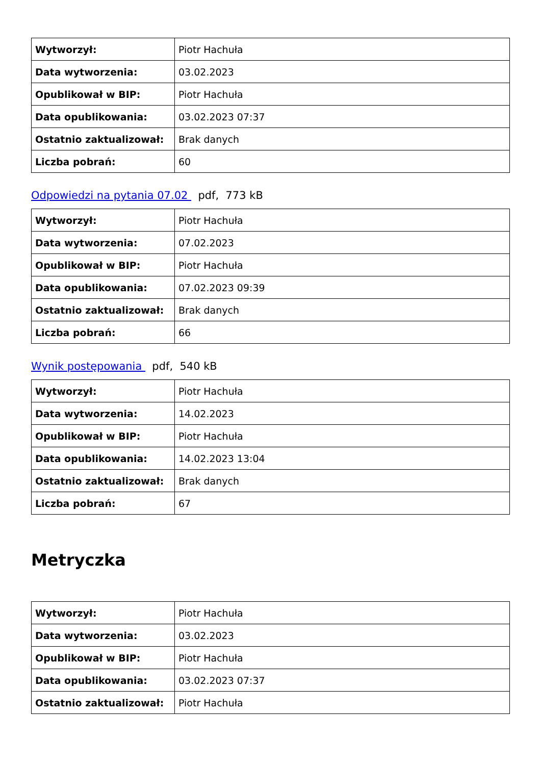| Wytworzył: | Piotr Hachuła |
| Data wytworzenia: | 03.02.2023 |
| Opublikował w BIP: | Piotr Hachuła |
| Data opublikowania: | 03.02.2023 07:37 |
| Ostatnio zaktualizował: | Brak danych |
| Liczba pobrań: | 60 |
Odpowiedzi na pytania 07.02 pdf, 773 kB
| Wytworzył: | Piotr Hachuła |
| Data wytworzenia: | 07.02.2023 |
| Opublikował w BIP: | Piotr Hachuła |
| Data opublikowania: | 07.02.2023 09:39 |
| Ostatnio zaktualizował: | Brak danych |
| Liczba pobrań: | 66 |
Wynik postępowania pdf, 540 kB
| Wytworzył: | Piotr Hachuła |
| Data wytworzenia: | 14.02.2023 |
| Opublikował w BIP: | Piotr Hachuła |
| Data opublikowania: | 14.02.2023 13:04 |
| Ostatnio zaktualizował: | Brak danych |
| Liczba pobrań: | 67 |
Metryczka
| Wytworzył: | Piotr Hachuła |
| Data wytworzenia: | 03.02.2023 |
| Opublikował w BIP: | Piotr Hachuła |
| Data opublikowania: | 03.02.2023 07:37 |
| Ostatnio zaktualizował: | Piotr Hachuła |